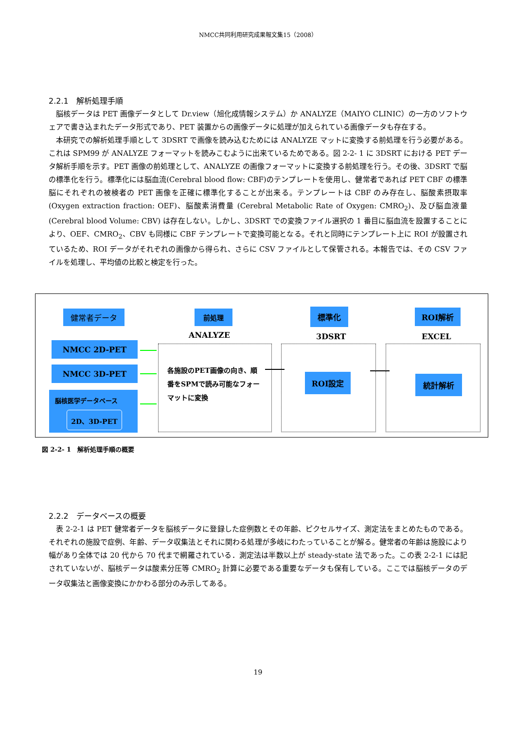NMCC共同利用研究成果報文集15（2008）
2.2.1　解析処理手順
脳核データは PET 画像データとして Dr.view（旭化成情報システム）か ANALYZE（MAIYO CLINIC）の一方のソフトウェアで書き込まれたデータ形式であり、PET 装置からの画像データに処理が加えられている画像データも存在する。
本研究での解析処理手順として 3DSRT で画像を読み込むためには ANALYZE マットに変換する前処理を行う必要がある。これは SPM99 が ANALYZE フォーマットを読みこむように出来ているためである。図 2-2- 1 に 3DSRT における PET データ解析手順を示す。PET 画像の前処理として、ANALYZE の画像フォーマットに変換する前処理を行う。その後、3DSRT で脳の標準化を行う。標準化には脳血流(Cerebral blood flow: CBF)のテンプレートを使用し、健常者であれば PET CBF の標準脳にそれぞれの被検者の PET 画像を正確に標準化することが出来る。テンプレートは CBF のみ存在し、脳酸素摂取率(Oxygen extraction fraction: OEF)、脳酸素消費量 (Cerebral Metabolic Rate of Oxygen: CMRO<sub>2</sub>)、及び脳血液量 (Cerebral blood Volume: CBV) は存在しない。しかし、3DSRT での変換ファイル選択の 1 番目に脳血流を設置することにより、OEF、CMRO<sub>2</sub>、CBV も同様に CBF テンプレートで変換可能となる。それと同時にテンプレート上に ROI が設置されているため、ROI データがそれぞれの画像から得られ、さらに CSV ファイルとして保管される。本報告では、その CSV ファイルを処理し、平均値の比較と検定を行った。
健常者データ 前処理 標準化 ROI解析
ANALYZE 3DSRT EXCEL
NMCC 2D-PET
NMCC 3D-PET
脳核医学データベース
2D、3D-PET
各施設のPET画像の向き、順番をSPMで読み可能なフォーマットに変換
ROI設定 統計解析
図 2-2- 1　解析処理手順の概要
2.2.2　データベースの概要
表 2-2-1 は PET 健常者データを脳核データに登録した症例数とその年齢、ピクセルサイズ、測定法をまとめたものである。それぞれの施設で症例、年齢、データ収集法とそれに関わる処理が多岐にわたっていることが解る。健常者の年齢は施設により幅があり全体では 20 代から 70 代まで網羅されている．測定法は半数以上が steady-state 法であった。この表 2-2-1 には記されていないが、脳核データは酸素分圧等 CMRO<sub>2</sub> 計算に必要である重要なデータも保有している。ここでは脳核データのデータ収集法と画像変換にかかわる部分のみ示してある。
19